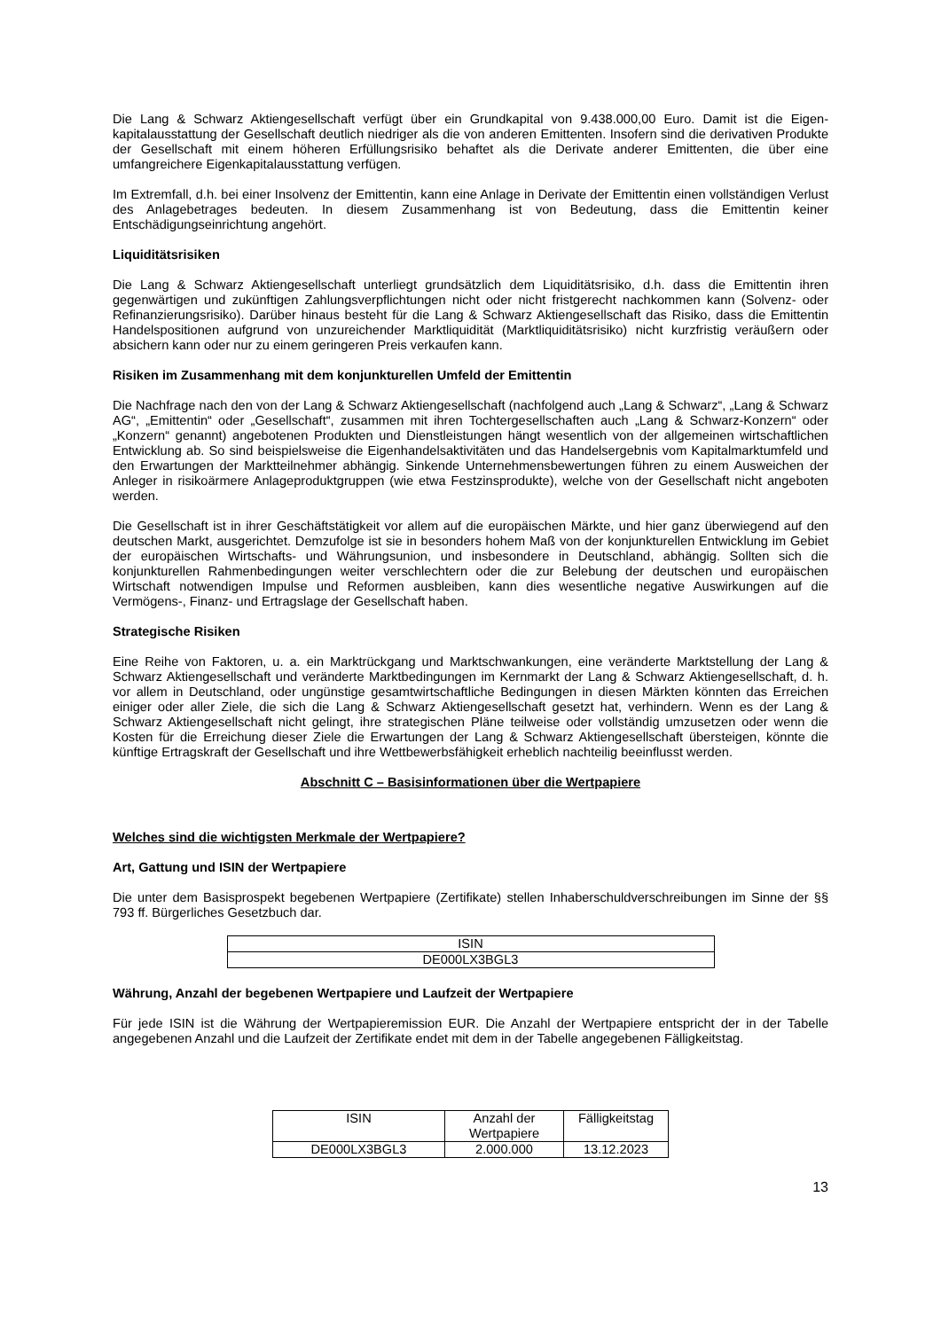Die Lang & Schwarz Aktiengesellschaft verfügt über ein Grundkapital von 9.438.000,00 Euro. Damit ist die Eigen-kapitalausstattung der Gesellschaft deutlich niedriger als die von anderen Emittenten. Insofern sind die derivativen Produkte der Gesellschaft mit einem höheren Erfüllungsrisiko behaftet als die Derivate anderer Emittenten, die über eine umfangreichere Eigenkapitalausstattung verfügen.
Im Extremfall, d.h. bei einer Insolvenz der Emittentin, kann eine Anlage in Derivate der Emittentin einen vollständigen Verlust des Anlagebetrages bedeuten. In diesem Zusammenhang ist von Bedeutung, dass die Emittentin keiner Entschädigungseinrichtung angehört.
Liquiditätsrisiken
Die Lang & Schwarz Aktiengesellschaft unterliegt grundsätzlich dem Liquiditätsrisiko, d.h. dass die Emittentin ihren gegenwärtigen und zukünftigen Zahlungsverpflichtungen nicht oder nicht fristgerecht nachkommen kann (Solvenz- oder Refinanzierungsrisiko). Darüber hinaus besteht für die Lang & Schwarz Aktiengesellschaft das Risiko, dass die Emittentin Handelspositionen aufgrund von unzureichender Marktliquidität (Marktliquiditätsrisiko) nicht kurzfristig veräußern oder absichern kann oder nur zu einem geringeren Preis verkaufen kann.
Risiken im Zusammenhang mit dem konjunkturellen Umfeld der Emittentin
Die Nachfrage nach den von der Lang & Schwarz Aktiengesellschaft (nachfolgend auch „Lang & Schwarz“, „Lang & Schwarz AG“, „Emittentin“ oder „Gesellschaft“, zusammen mit ihren Tochtergesellschaften auch „Lang & Schwarz-Konzern“ oder „Konzern“ genannt) angebotenen Produkten und Dienstleistungen hängt wesentlich von der allgemeinen wirtschaftlichen Entwicklung ab. So sind beispielsweise die Eigenhandelsaktivitäten und das Handelsergebnis vom Kapitalmarktumfeld und den Erwartungen der Marktteilnehmer abhängig. Sinkende Unternehmensbewertungen führen zu einem Ausweichen der Anleger in risikoärmere Anlageproduktgruppen (wie etwa Festzinsprodukte), welche von der Gesellschaft nicht angeboten werden.
Die Gesellschaft ist in ihrer Geschäftstätigkeit vor allem auf die europäischen Märkte, und hier ganz überwiegend auf den deutschen Markt, ausgerichtet. Demzufolge ist sie in besonders hohem Maß von der konjunkturellen Entwicklung im Gebiet der europäischen Wirtschafts- und Währungsunion, und insbesondere in Deutschland, abhängig. Sollten sich die konjunkturellen Rahmenbedingungen weiter verschlechtern oder die zur Belebung der deutschen und europäischen Wirtschaft notwendigen Impulse und Reformen ausbleiben, kann dies wesentliche negative Auswirkungen auf die Vermögens-, Finanz- und Ertragslage der Gesellschaft haben.
Strategische Risiken
Eine Reihe von Faktoren, u. a. ein Marktrückgang und Marktschwankungen, eine veränderte Marktstellung der Lang & Schwarz Aktiengesellschaft und veränderte Marktbedingungen im Kernmarkt der Lang & Schwarz Aktiengesellschaft, d. h. vor allem in Deutschland, oder ungünstige gesamtwirtschaftliche Bedingungen in diesen Märkten könnten das Erreichen einiger oder aller Ziele, die sich die Lang & Schwarz Aktiengesellschaft gesetzt hat, verhindern. Wenn es der Lang & Schwarz Aktiengesellschaft nicht gelingt, ihre strategischen Pläne teilweise oder vollständig umzusetzen oder wenn die Kosten für die Erreichung dieser Ziele die Erwartungen der Lang & Schwarz Aktiengesellschaft übersteigen, könnte die künftige Ertragskraft der Gesellschaft und ihre Wettbewerbsfähigkeit erheblich nachteilig beeinflusst werden.
Abschnitt C – Basisinformationen über die Wertpapiere
Welches sind die wichtigsten Merkmale der Wertpapiere?
Art, Gattung und ISIN der Wertpapiere
Die unter dem Basisprospekt begebenen Wertpapiere (Zertifikate) stellen Inhaberschuldverschreibungen im Sinne der §§ 793 ff. Bürgerliches Gesetzbuch dar.
| ISIN |
| DE000LX3BGL3 |
Währung, Anzahl der begebenen Wertpapiere und Laufzeit der Wertpapiere
Für jede ISIN ist die Währung der Wertpapieremission EUR. Die Anzahl der Wertpapiere entspricht der in der Tabelle angegebenen Anzahl und die Laufzeit der Zertifikate endet mit dem in der Tabelle angegebenen Fälligkeitstag.
| ISIN | Anzahl der Wertpapiere | Fälligkeitstag |
| DE000LX3BGL3 | 2.000.000 | 13.12.2023 |
13